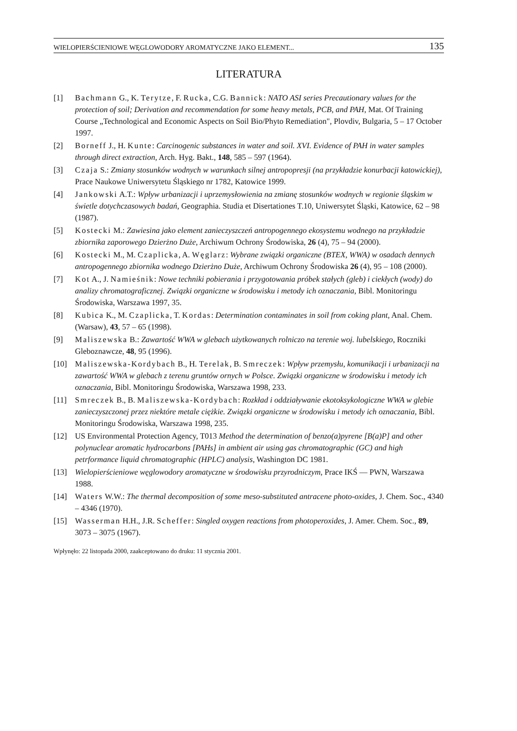WIELOPIERŚCIENIOWE WĘGLOWODORY AROMATYCZNE JAKO ELEMENT... 135
LITERATURA
[1] Bachmann G., K. Terytze, F. Rucka, C.G. Bannick: NATO ASI series Precautionary values for the protection of soil; Derivation and recommendation for some heavy metals, PCB, and PAH, Mat. Of Training Course „Technological and Economic Aspects on Soil Bio/Phyto Remediation", Plovdiv, Bulgaria, 5 – 17 October 1997.
[2] Borneff J., H. Kunte: Carcinogenic substances in water and soil. XVI. Evidence of PAH in water samples through direct extraction, Arch. Hyg. Bakt., 148, 585 – 597 (1964).
[3] Czaja S.: Zmiany stosunków wodnych w warunkach silnej antropopresji (na przykładzie konurbacji katowickiej), Prace Naukowe Uniwersytetu Śląskiego nr 1782, Katowice 1999.
[4] Jankowski A.T.: Wpływ urbanizacji i uprzemysłowienia na zmianę stosunków wodnych w regionie śląskim w świetle dotychczasowych badań, Geographia. Studia et Disertationes T.10, Uniwersytet Śląski, Katowice, 62 – 98 (1987).
[5] Kostecki M.: Zawiesina jako element zanieczyszczeń antropogennego ekosystemu wodnego na przykładzie zbiornika zaporowego Dzierżno Duże, Archiwum Ochrony Środowiska, 26 (4), 75 – 94 (2000).
[6] Kostecki M., M. Czaplicka, A. Węglarz: Wybrane związki organiczne (BTEX, WWA) w osadach dennych antropogennego zbiornika wodnego Dzierżno Duże, Archiwum Ochrony Środowiska 26 (4), 95 – 108 (2000).
[7] Kot A., J. Namieśnik: Nowe techniki pobierania i przygotowania próbek stałych (gleb) i ciekłych (wody) do analizy chromatograficznej. Związki organiczne w środowisku i metody ich oznaczania, Bibl. Monitoringu Środowiska, Warszawa 1997, 35.
[8] Kubica K., M. Czaplicka, T. Kordas: Determination contaminates in soil from coking plant, Anal. Chem. (Warsaw), 43, 57 – 65 (1998).
[9] Maliszewska B.: Zawartość WWA w glebach użytkowanych rolniczo na terenie woj. lubelskiego, Roczniki Gleboznawcze, 48, 95 (1996).
[10] Maliszewska-Kordybach B., H. Terelak, B. Smreczek: Wpływ przemysłu, komunikacji i urbanizacji na zawartość WWA w glebach z terenu gruntów ornych w Polsce. Związki organiczne w środowisku i metody ich oznaczania, Bibl. Monitoringu Środowiska, Warszawa 1998, 233.
[11] Smreczek B., B. Maliszewska-Kordybach: Rozkład i oddziaływanie ekotoksykologiczne WWA w glebie zanieczyszczonej przez niektóre metale ciężkie. Związki organiczne w środowisku i metody ich oznaczania, Bibl. Monitoringu Środowiska, Warszawa 1998, 235.
[12] US Environmental Protection Agency, T013 Method the determination of benzo(a)pyrene [B(a)P] and other polynuclear aromatic hydrocarbons [PAHs] in ambient air using gas chromatographic (GC) and high petrformance liquid chromatographic (HPLC) analysis, Washington DC 1981.
[13] Wielopierścieniowe węglowodory aromatyczne w środowisku przyrodniczym, Prace IKŚ — PWN, Warszawa 1988.
[14] Waters W.W.: The thermal decomposition of some meso-substituted antracene photo-oxides, J. Chem. Soc., 4340 – 4346 (1970).
[15] Wasserman H.H., J.R. Scheffer: Singled oxygen reactions from photoperoxides, J. Amer. Chem. Soc., 89, 3073 – 3075 (1967).
Wpłynęło: 22 listopada 2000, zaakceptowano do druku: 11 stycznia 2001.